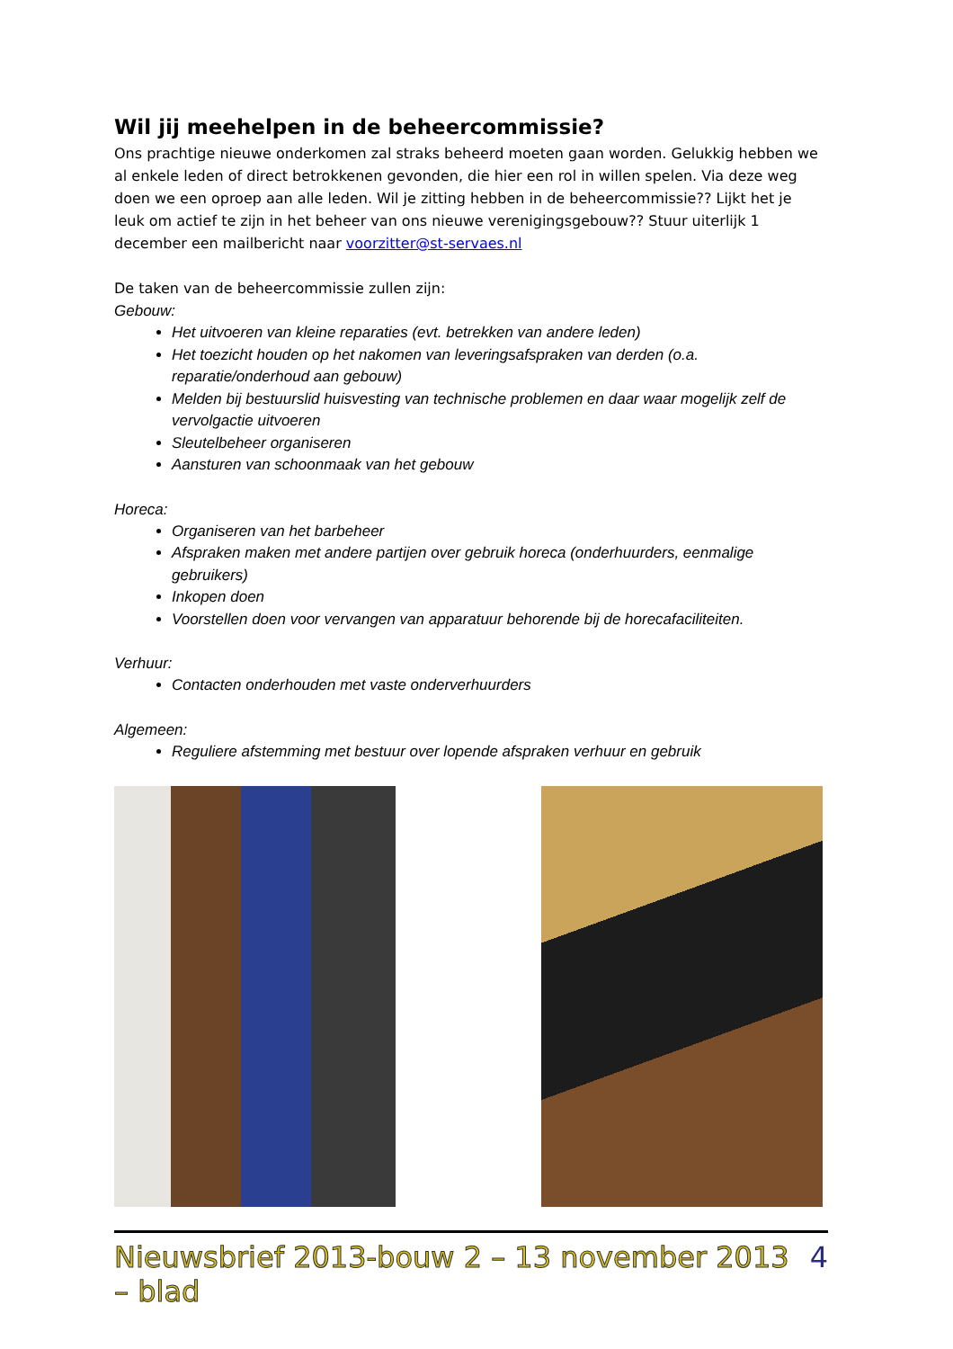Wil jij meehelpen in de beheercommissie?
Ons prachtige nieuwe onderkomen zal straks beheerd moeten gaan worden. Gelukkig hebben we al enkele leden of direct betrokkenen gevonden, die hier een rol in willen spelen. Via deze weg doen we een oproep aan alle leden. Wil je zitting hebben in de beheercommissie?? Lijkt het je leuk om actief te zijn in het beheer van ons nieuwe verenigingsgebouw?? Stuur uiterlijk 1 december een mailbericht naar voorzitter@st-servaes.nl
De taken van de beheercommissie zullen zijn:
Gebouw:
Het uitvoeren van kleine reparaties (evt. betrekken van andere leden)
Het toezicht houden op het nakomen van leveringsafspraken van derden (o.a. reparatie/onderhoud aan gebouw)
Melden bij bestuurslid huisvesting van technische problemen en daar waar mogelijk zelf de vervolgactie uitvoeren
Sleutelbeheer organiseren
Aansturen van schoonmaak van het gebouw
Horeca:
Organiseren van het barbeheer
Afspraken maken met andere partijen over gebruik horeca (onderhuurders, eenmalige gebruikers)
Inkopen doen
Voorstellen doen voor vervangen van apparatuur behorende bij de horecafaciliteiten.
Verhuur:
Contacten onderhouden met vaste onderverhuurders
Algemeen:
Reguliere afstemming met bestuur over lopende afspraken verhuur en gebruik
Nieuwsbrief 2013-bouw 2 – 13 november 2013 – blad 4